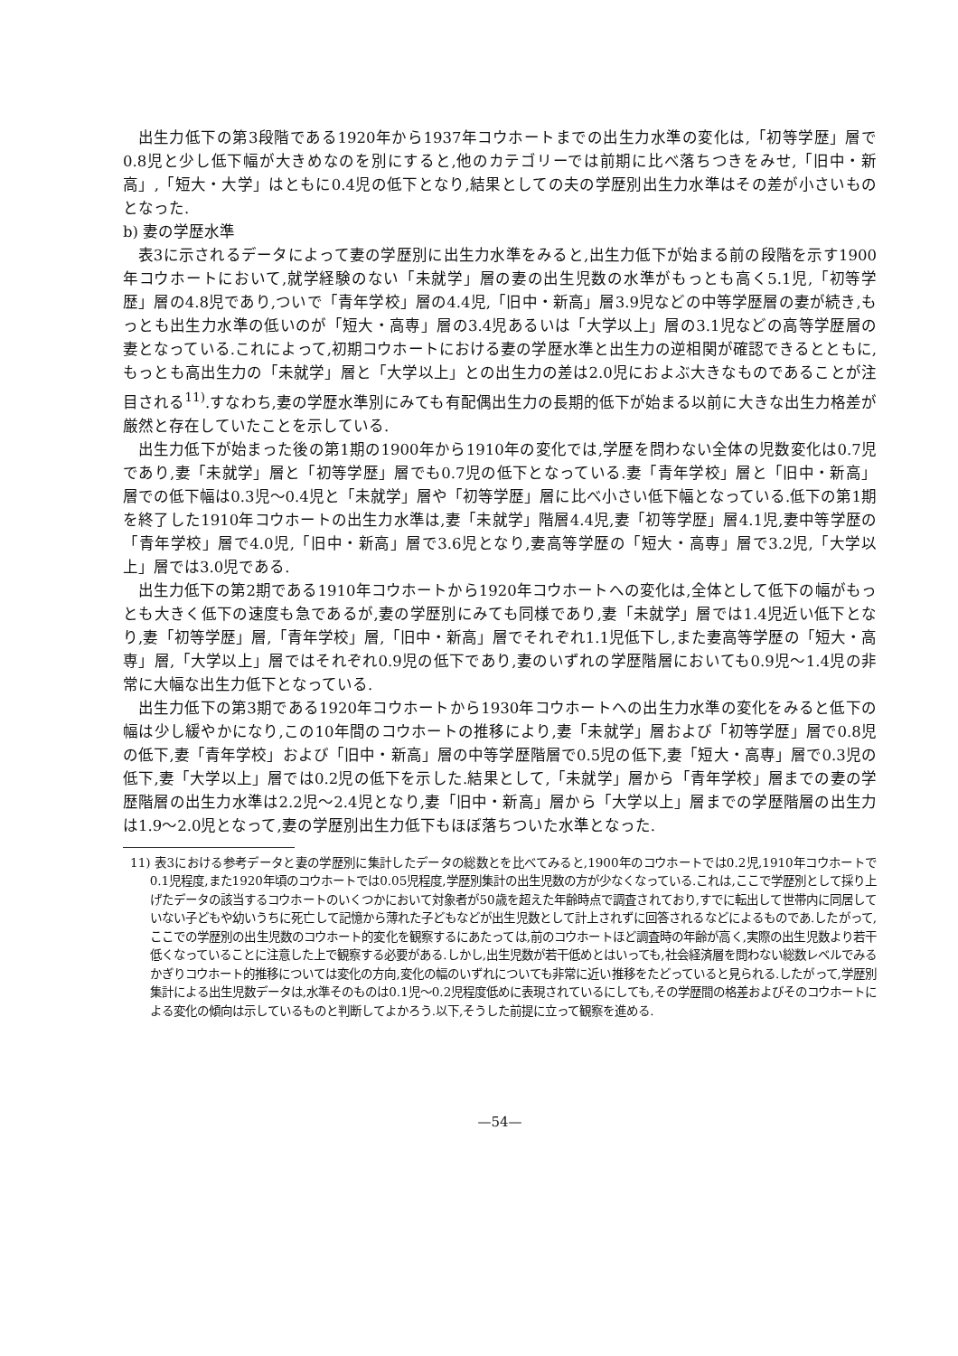出生力低下の第3段階である1920年から1937年コウホートまでの出生力水準の変化は,「初等学歴」層で0.8児と少し低下幅が大きめなのを別にすると,他のカテゴリーでは前期に比べ落ちつきをみせ,「旧中・新高」,「短大・大学」はともに0.4児の低下となり,結果としての夫の学歴別出生力水準はその差が小さいものとなった.
b) 妻の学歴水準
表3に示されるデータによって妻の学歴別に出生力水準をみると,出生力低下が始まる前の段階を示す1900年コウホートにおいて,就学経験のない「未就学」層の妻の出生児数の水準がもっとも高く5.1児,「初等学歴」層の4.8児であり,ついで「青年学校」層の4.4児,「旧中・新高」層3.9児などの中等学歴層の妻が続き,もっとも出生力水準の低いのが「短大・高専」層の3.4児あるいは「大学以上」層の3.1児などの高等学歴層の妻となっている.これによって,初期コウホートにおける妻の学歴水準と出生力の逆相関が確認できるとともに,もっとも高出生力の「未就学」層と「大学以上」との出生力の差は2.0児におよぶ大きなものであることが注目される<sup>11)</sup>.すなわち,妻の学歴水準別にみても有配偶出生力の長期的低下が始まる以前に大きな出生力格差が厳然と存在していたことを示している.
出生力低下が始まった後の第1期の1900年から1910年の変化では,学歴を問わない全体の児数変化は0.7児であり,妻「未就学」層と「初等学歴」層でも0.7児の低下となっている.妻「青年学校」層と「旧中・新高」層での低下幅は0.3児〜0.4児と「未就学」層や「初等学歴」層に比べ小さい低下幅となっている.低下の第1期を終了した1910年コウホートの出生力水準は,妻「未就学」階層4.4児,妻「初等学歴」層4.1児,妻中等学歴の「青年学校」層で4.0児,「旧中・新高」層で3.6児となり,妻高等学歴の「短大・高専」層で3.2児,「大学以上」層では3.0児である.
出生力低下の第2期である1910年コウホートから1920年コウホートへの変化は,全体として低下の幅がもっとも大きく低下の速度も急であるが,妻の学歴別にみても同様であり,妻「未就学」層では1.4児近い低下となり,妻「初等学歴」層,「青年学校」層,「旧中・新高」層でそれぞれ1.1児低下し,また妻高等学歴の「短大・高専」層,「大学以上」層ではそれぞれ0.9児の低下であり,妻のいずれの学歴階層においても0.9児〜1.4児の非常に大幅な出生力低下となっている.
出生力低下の第3期である1920年コウホートから1930年コウホートへの出生力水準の変化をみると低下の幅は少し緩やかになり,この10年間のコウホートの推移により,妻「未就学」層および「初等学歴」層で0.8児の低下,妻「青年学校」および「旧中・新高」層の中等学歴階層で0.5児の低下,妻「短大・高専」層で0.3児の低下,妻「大学以上」層では0.2児の低下を示した.結果として,「未就学」層から「青年学校」層までの妻の学歴階層の出生力水準は2.2児〜2.4児となり,妻「旧中・新高」層から「大学以上」層までの学歴階層の出生力は1.9〜2.0児となって,妻の学歴別出生力低下もほぼ落ちついた水準となった.
11) 表3における参考データと妻の学歴別に集計したデータの総数とを比べてみると,1900年のコウホートでは0.2児,1910年コウホートで0.1児程度,また1920年頃のコウホートでは0.05児程度,学歴別集計の出生児数の方が少なくなっている.これは,ここで学歴別として採り上げたデータの該当するコウホートのいくつかにおいて対象者が50歳を超えた年齢時点で調査されており,すでに転出して世帯内に同居していない子どもや幼いうちに死亡して記憶から薄れた子どもなどが出生児数として計上されずに回答されるなどによるものであ.したがって,ここでの学歴別の出生児数のコウホート的変化を観察するにあたっては,前のコウホートほど調査時の年齢が高く,実際の出生児数より若干低くなっていることに注意した上で観察する必要がある.しかし,出生児数が若干低めとはいっても,社会経済層を問わない総数レベルでみるかぎりコウホート的推移については変化の方向,変化の幅のいずれについても非常に近い推移をたどっていると見られる.したがって,学歴別集計による出生児数データは,水準そのものは0.1児〜0.2児程度低めに表現されているにしても,その学歴間の格差およびそのコウホートによる変化の傾向は示しているものと判断してよかろう.以下,そうした前提に立って観察を進める.
—54—